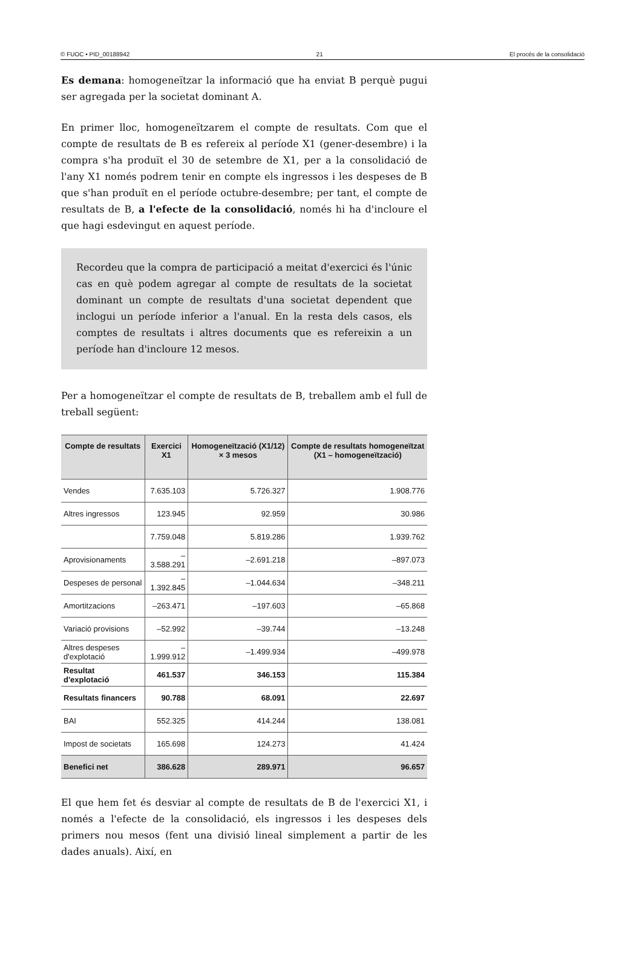© FUOC • PID_00188942 21 El procés de la consolidació
Es demana: homogeneïtzar la informació que ha enviat B perquè pugui ser agregada per la societat dominant A.
En primer lloc, homogeneïtzarem el compte de resultats. Com que el compte de resultats de B es refereix al període X1 (gener-desembre) i la compra s'ha produït el 30 de setembre de X1, per a la consolidació de l'any X1 només podrem tenir en compte els ingressos i les despeses de B que s'han produït en el període octubre-desembre; per tant, el compte de resultats de B, a l'efecte de la consolidació, només hi ha d'incloure el que hagi esdevingut en aquest període.
Recordeu que la compra de participació a meitat d'exercici és l'únic cas en què podem agregar al compte de resultats de la societat dominant un compte de resultats d'una societat dependent que inclogui un període inferior a l'anual. En la resta dels casos, els comptes de resultats i altres documents que es refereixin a un període han d'incloure 12 mesos.
Per a homogeneïtzar el compte de resultats de B, treballem amb el full de treball següent:
| Compte de resultats | Exercici X1 | Homogeneïtzació (X1/12) × 3 mesos | Compte de resultats homogeneïtzat (X1 – homogeneïtzació) |
| --- | --- | --- | --- |
| Vendes | 7.635.103 | 5.726.327 | 1.908.776 |
| Altres ingressos | 123.945 | 92.959 | 30.986 |
| | 7.759.048 | 5.819.286 | 1.939.762 |
| Aprovisionaments | –3.588.291 | –2.691.218 | –897.073 |
| Despeses de personal | –1.392.845 | –1.044.634 | –348.211 |
| Amortitzacions | –263.471 | –197.603 | –65.868 |
| Variació provisions | –52.992 | –39.744 | –13.248 |
| Altres despeses d'explotació | –1.999.912 | –1.499.934 | –499.978 |
| Resultat d'explotació | 461.537 | 346.153 | 115.384 |
| Resultats financers | 90.788 | 68.091 | 22.697 |
| BAI | 552.325 | 414.244 | 138.081 |
| Impost de societats | 165.698 | 124.273 | 41.424 |
| Benefici net | 386.628 | 289.971 | 96.657 |
El que hem fet és desviar al compte de resultats de B de l'exercici X1, i només a l'efecte de la consolidació, els ingressos i les despeses dels primers nou mesos (fent una divisió lineal simplement a partir de les dades anuals). Així, en